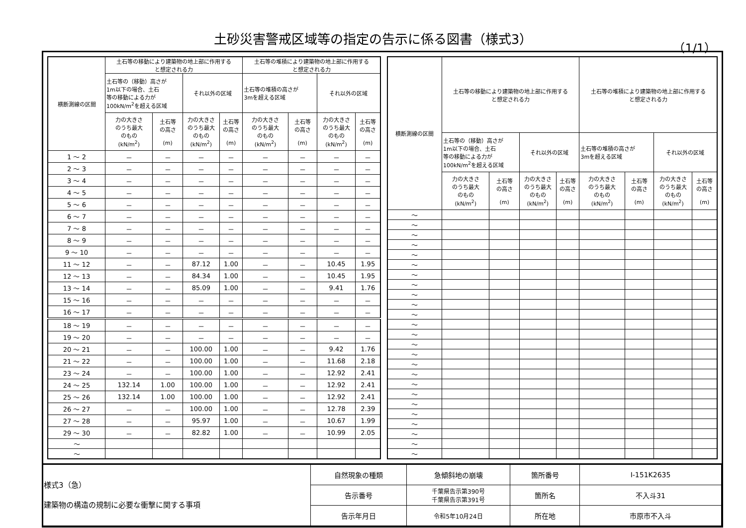土砂災害警戒区域等の指定の告示に係る図書（様式3）
（1/1）
| 横断測線の区間 | 土石等の移動により建築物の地上部に作用する と想定される力 | | | | 土石等の堆積により建築物の地上部に作用する と想定される力 | | | |
| --- | --- | --- | --- | --- | --- | --- | --- | --- |
| | 土石等の（移動）高さが 1m以下の場合、土石 等の移動による力が 100kN/m<sup>2</sup>を超える区域 | | それ以外の区域 | | 土石等の堆積の高さが 3mを超える区域 | | それ以外の区域 | |
| | 力の大きさ のうち最大 のもの (kN/m<sup>2</sup>) | 土石等 の高さ (m) | 力の大きさ のうち最大 のもの (kN/m<sup>2</sup>) | 土石等 の高さ (m) | 力の大きさ のうち最大 のもの (kN/m<sup>2</sup>) | 土石等 の高さ (m) | 力の大きさ のうち最大 のもの (kN/m<sup>2</sup>) | 土石等 の高さ (m) |
| 1 ～ 2 | － | － | － | － | － | － | － | － |
| 2 ～ 3 | － | － | － | － | － | － | － | － |
| 3 ～ 4 | － | － | － | － | － | － | － | － |
| 4 ～ 5 | － | － | － | － | － | － | － | － |
| 5 ～ 6 | － | － | － | － | － | － | － | － |
| 6 ～ 7 | － | － | － | － | － | － | － | － |
| 7 ～ 8 | － | － | － | － | － | － | － | － |
| 8 ～ 9 | － | － | － | － | － | － | － | － |
| 9 ～ 10 | － | － | － | － | － | － | － | － |
| 11 ～ 12 | － | － | 87.12 | 1.00 | － | － | 10.45 | 1.95 |
| 12 ～ 13 | － | － | 84.34 | 1.00 | － | － | 10.45 | 1.95 |
| 13 ～ 14 | － | － | 85.09 | 1.00 | － | － | 9.41 | 1.76 |
| 15 ～ 16 | － | － | － | － | － | － | － | － |
| 16 ～ 17 | － | － | － | － | － | － | － | － |
| 18 ～ 19 | － | － | － | － | － | － | － | － |
| 19 ～ 20 | － | － | － | － | － | － | － | － |
| 20 ～ 21 | － | － | 100.00 | 1.00 | － | － | 9.42 | 1.76 |
| 21 ～ 22 | － | － | 100.00 | 1.00 | － | － | 11.68 | 2.18 |
| 23 ～ 24 | － | － | 100.00 | 1.00 | － | － | 12.92 | 2.41 |
| 24 ～ 25 | 132.14 | 1.00 | 100.00 | 1.00 | － | － | 12.92 | 2.41 |
| 25 ～ 26 | 132.14 | 1.00 | 100.00 | 1.00 | － | － | 12.92 | 2.41 |
| 26 ～ 27 | － | － | 100.00 | 1.00 | － | － | 12.78 | 2.39 |
| 27 ～ 28 | － | － | 95.97 | 1.00 | － | － | 10.67 | 1.99 |
| 29 ～ 30 | － | － | 82.82 | 1.00 | － | － | 10.99 | 2.05 |
| ～ | | | | | | | | |
| ～ | | | | | | | | |
| 横断測線の区間 | 土石等の移動により建築物の地上部に作用する と想定される力 | | | | 土石等の堆積により建築物の地上部に作用する と想定される力 | | | |
| --- | --- | --- | --- | --- | --- | --- | --- | --- |
| | 土石等の（移動）高さが 1m以下の場合、土石 等の移動による力が 100kN/m<sup>2</sup>を超える区域 | | それ以外の区域 | | 土石等の堆積の高さが 3mを超える区域 | | それ以外の区域 | |
| | 力の大きさ のうち最大 のもの (kN/m<sup>2</sup>) | 土石等 の高さ (m) | 力の大きさ のうち最大 のもの (kN/m<sup>2</sup>) | 土石等 の高さ (m) | 力の大きさ のうち最大 のもの (kN/m<sup>2</sup>) | 土石等 の高さ (m) | 力の大きさ のうち最大 のもの (kN/m<sup>2</sup>) | 土石等 の高さ (m) |
| ～ | | | | | | | | |
| ～ | | | | | | | | |
| ～ | | | | | | | | |
| ～ | | | | | | | | |
| ～ | | | | | | | | |
| ～ | | | | | | | | |
| ～ | | | | | | | | |
| ～ | | | | | | | | |
| ～ | | | | | | | | |
| ～ | | | | | | | | |
| ～ | | | | | | | | |
| ～ | | | | | | | | |
| ～ | | | | | | | | |
| ～ | | | | | | | | |
| ～ | | | | | | | | |
| ～ | | | | | | | | |
| ～ | | | | | | | | |
| ～ | | | | | | | | |
| ～ | | | | | | | | |
| ～ | | | | | | | | |
| ～ | | | | | | | | |
| ～ | | | | | | | | |
| ～ | | | | | | | | |
| ～ | | | | | | | | |
| ～ | | | | | | | | |
| 様式3（急） 建築物の構造の規制に必要な衝撃に関する事項 | 自然現象の種類 | 急傾斜地の崩壊 | 箇所番号 | Ⅰ-151K2635 |
| | 告示番号 | 千葉県告示第390号 千葉県告示第391号 | 箇所名 | 不入斗31 |
| | 告示年月日 | 令和5年10月24日 | 所在地 | 市原市不入斗 |